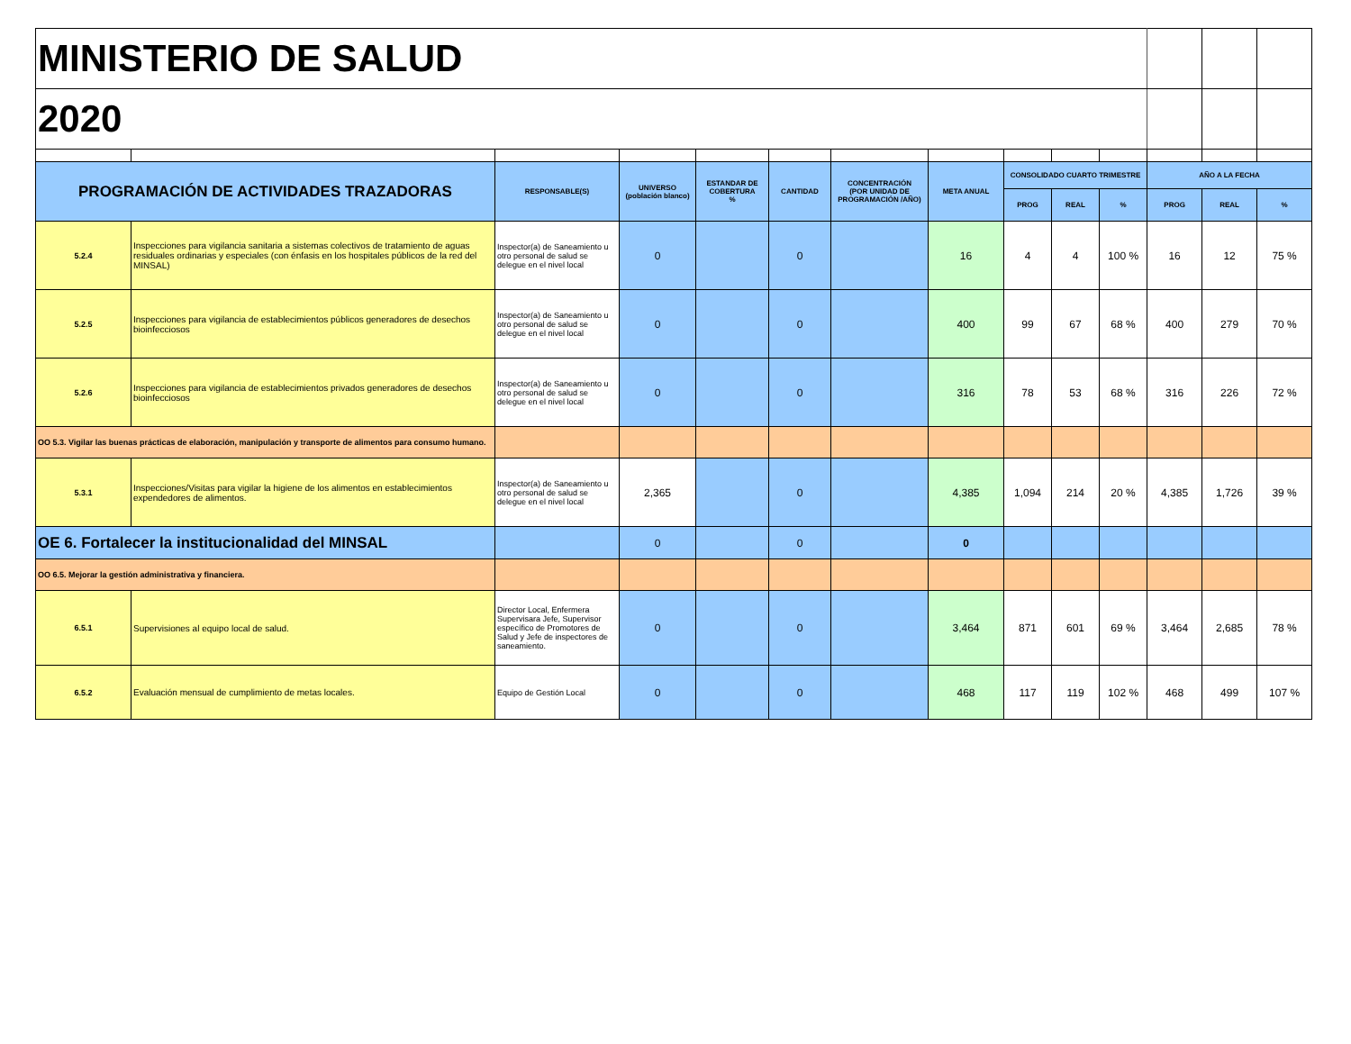| MINISTERIO DE SALUD | | | | | | | | | | | | | |
| 2020 | | | | | | | | | | | | | |
| PROGRAMACIÓN DE ACTIVIDADES TRAZADORAS | | RESPONSABLE(S) | UNIVERSO (población blanco) | ESTANDAR DE COBERTURA % | CANTIDAD | CONCENTRACIÓN (POR UNIDAD DE PROGRAMACIÓN /AÑO) | META ANUAL | CONSOLIDADO CUARTO TRIMESTRE | | | AÑO A LA FECHA | | |
| | | | | | | | | PROG | REAL | % | PROG | REAL | % |
| 5.2.4 | Inspecciones para vigilancia sanitaria a sistemas colectivos de tratamiento de aguas residuales ordinarias y especiales (con énfasis en los hospitales públicos de la red del MINSAL) | Inspector(a) de Saneamiento u otro personal de salud se delegue en el nivel local | 0 | | 0 | | 16 | 4 | 4 | 100 % | 16 | 12 | 75 % |
| 5.2.5 | Inspecciones para vigilancia de establecimientos públicos generadores de desechos bioinfecciosos | Inspector(a) de Saneamiento u otro personal de salud se delegue en el nivel local | 0 | | 0 | | 400 | 99 | 67 | 68 % | 400 | 279 | 70 % |
| 5.2.6 | Inspecciones para vigilancia de establecimientos privados generadores de desechos bioinfecciosos | Inspector(a) de Saneamiento u otro personal de salud se delegue en el nivel local | 0 | | 0 | | 316 | 78 | 53 | 68 % | 316 | 226 | 72 % |
| OO 5.3. Vigilar las buenas prácticas de elaboración, manipulación y transporte de alimentos para consumo humano. | | | | | | | | | | | | | |
| 5.3.1 | Inspecciones/Visitas para vigilar la higiene de los alimentos en establecimientos expendedores de alimentos. | Inspector(a) de Saneamiento u otro personal de salud se delegue en el nivel local | 2,365 | | 0 | | 4,385 | 1,094 | 214 | 20 % | 4,385 | 1,726 | 39 % |
| OE 6. Fortalecer la institucionalidad del MINSAL | | | 0 | | 0 | | 0 | | | | | | |
| OO 6.5. Mejorar la gestión administrativa y financiera. | | | | | | | | | | | | | |
| 6.5.1 | Supervisiones al equipo local de salud. | Director Local, Enfermera Supervisara Jefe, Supervisor específico de Promotores de Salud y Jefe de inspectores de saneamiento. | 0 | | 0 | | 3,464 | 871 | 601 | 69 % | 3,464 | 2,685 | 78 % |
| 6.5.2 | Evaluación mensual de cumplimiento de metas locales. | Equipo de Gestión Local | 0 | | 0 | | 468 | 117 | 119 | 102 % | 468 | 499 | 107 % |